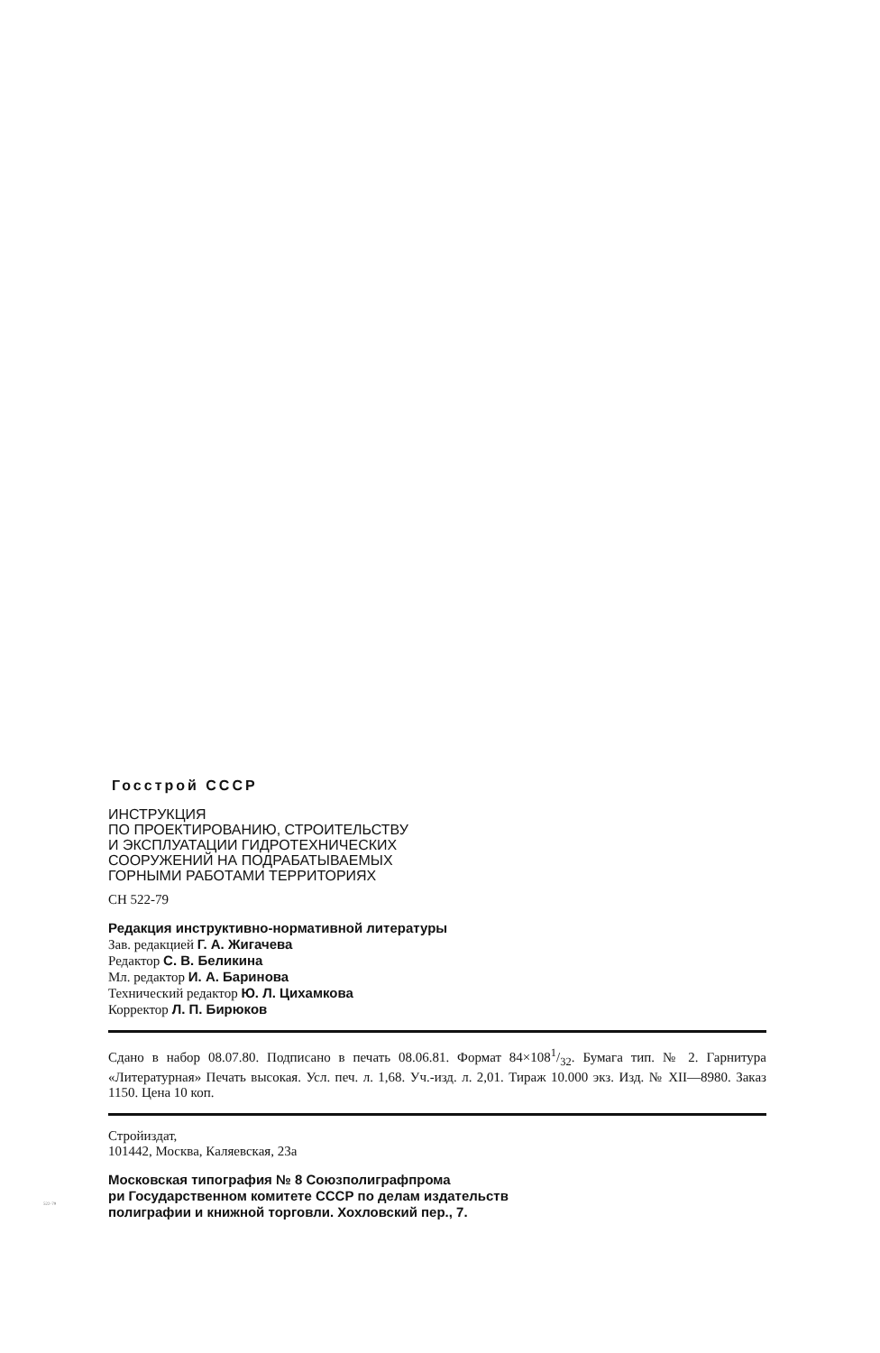Госстрой СССР
ИНСТРУКЦИЯ
ПО ПРОЕКТИРОВАНИЮ, СТРОИТЕЛЬСТВУ
И ЭКСПЛУАТАЦИИ ГИДРОТЕХНИЧЕСКИХ
СООРУЖЕНИЙ НА ПОДРАБАТЫВАЕМЫХ
ГОРНЫМИ РАБОТАМИ ТЕРРИТОРИЯХ
СН 522-79
Редакция инструктивно-нормативной литературы
Зав. редакцией Г. А. Жигачева
Редактор С. В. Беликина
Мл. редактор И. А. Баринова
Технический редактор Ю. Л. Цихамкова
Корректор Л. П. Бирюков
Сдано в набор 08.07.80. Подписано в печать 08.06.81. Формат 84×1081/32. Бумага тип. № 2. Гарнитура «Литературная» Печать высокая. Усл. печ. л. 1,68. Уч.-изд. л. 2,01. Тираж 10.000 экз. Изд. № XII—8980. Заказ 1150. Цена 10 коп.
Стройиздат,
101442, Москва, Каляевская, 23а
Московская типография № 8 Союзполиграфпрома
ри Государственном комитете СССР по делам издательств
полиграфии и книжной торговли. Хохловский пер., 7.
522-79